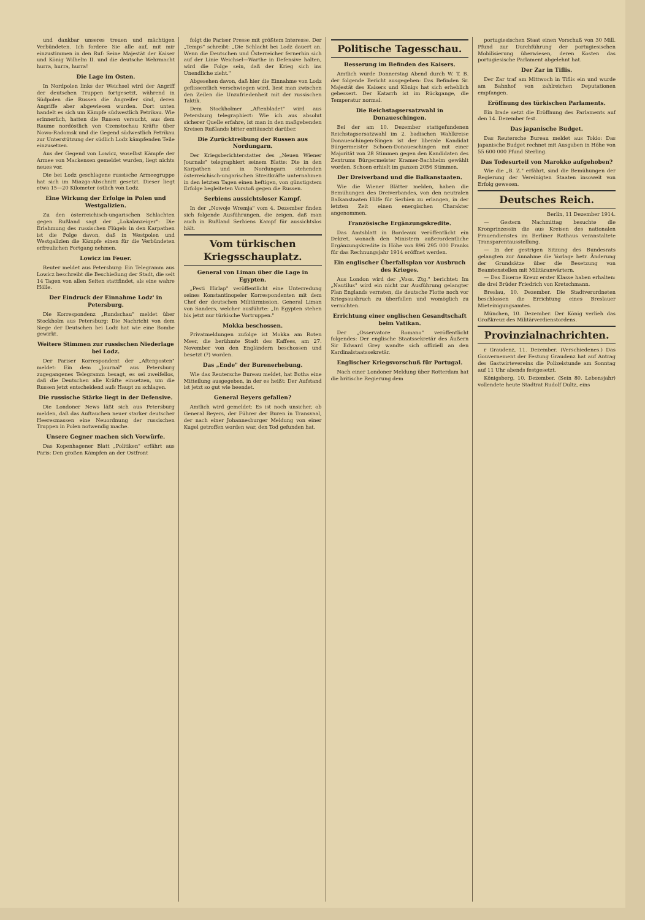und dankbar unseres treuen und mächtigen Verbündeten. Ich fordere Sie alle auf, mit mir einzustimmen in den Ruf: Seine Majestät der Kaiser und König Wilhelm II. und die deutsche Wehrmacht hurra, hurra, hurra!
Die Lage im Osten.
In Nordpolen links der Weichsel wird der Angriff der deutschen Truppen fortgesetzt, während in Südpolen die Russen die Angreifer sind, deren Angriffe aber abgewiesen wurden. Dort unten handelt es sich um Kämpfe südwestlich Petrikau. Wie erinnerlich, hatten die Russen versucht, aus dem Raume nordöstlich von Czenstochau Kräfte über Nowo-Radomsk und die Gegend südwestlich Petrikau zur Unterstützung der südlich Lodz kämpfenden Teile einzusetzen.
Aus der Gegend von Lowicz, woselbst Kämpfe der Armee von Mackensen gemeldet wurden, liegt nichts neues vor.
Die bei Lodz geschlagene russische Armeegruppe hat sich im Miazga-Abschnitt gesetzt. Dieser liegt etwa 15—20 Kilometer östlich von Lodz.
Eine Wirkung der Erfolge in Polen und Westgalizien.
Zu den österreichisch-ungarischen Schlachten gegen Rußland sagt der „Lokalanzeiger": Die Erlahmung des russischen Flügels in den Karpathen ist die Folge davon, daß in Westpolen und Westgalizien die Kämpfe einen für die Verbündeten erfreulichen Fortgang nehmen.
Lowicz im Feuer.
Reuter meldet aus Petersburg: Ein Telegramm aus Lowicz beschreibt die Beschießung der Stadt, die seit 14 Tagen von allen Seiten stattfindet, als eine wahre Hölle.
Der Eindruck der Einnahme Lodz' in Petersburg.
Die Korrespondenz „Rundschau" meldet über Stockholm aus Petersburg: Die Nachricht von dem Siege der Deutschen bei Lodz hat wie eine Bombe gewirkt.
Weitere Stimmen zur russischen Niederlage bei Lodz.
Der Pariser Korrespondent der „Aftenposten" meldet: Ein dem „Journal" aus Petersburg zugegangenes Telegramm besagt, es sei zweifellos, daß die Deutschen alle Kräfte einsetzen, um die Russen jetzt entscheidend aufs Haupt zu schlagen.
Die russische Stärke liegt in der Defensive.
Die Londoner News läßt sich aus Petersburg melden, daß das Auftauchen neuer starker deutscher Heeresmassen eine Neuordnung der russischen Truppen in Polen notwendig mache.
Unsere Gegner machen sich Vorwürfe.
Das Kopenhagener Blatt „Politiken" erfährt aus Paris: Den großen Kämpfen an der Ostfront
folgt die Pariser Presse mit größtem Interesse. Der „Temps" schreibt: „Die Schlacht bei Lodz dauert an. Wenn die Deutschen und Österreicher fernerhin sich auf der Linie Weichsel—Warthe in Defensive halten, wird die Folge sein, daß der Krieg sich ins Unendliche zieht."
Abgesehen davon, daß hier die Einnahme von Lodz geflissentlich verschwiegen wird, liest man zwischen den Zeilen die Unzufriedenheit mit der russischen Taktik.
Dem Stockholmer „Aftenbladet" wird aus Petersburg telegraphiert: Wie ich aus absolut sicherer Quelle erfahre, ist man in den maßgebenden Kreisen Rußlands bitter enttäuscht darüber.
Die Zurücktreibung der Russen aus Nordungarn.
Der Kriegsberichterstatter des „Neuen Wiener Journals" telegraphiert seinem Blatte: Die in den Karpathen und in Nordungarn stehenden österreichisch-ungarischen Streitkräfte unternahmen in den letzten Tagen einen heftigen, von günstigstem Erfolge begleiteten Vorstoß gegen die Russen.
Serbiens aussichtsloser Kampf.
In der „Nowoje Wremja" vom 4. Dezember finden sich folgende Ausführungen, die zeigen, daß man auch in Rußland Serbiens Kampf für aussichtslos hält.
Vom türkischen Kriegsschauplatz.
General von Liman über die Lage in Egypten.
„Pesti Hirlap" veröffentlicht eine Unterredung seines Konstantinopeler Korrespondenten mit dem Chef der deutschen Militärmission, General Liman von Sanders, welcher ausführte: „In Egypten stehen bis jetzt nur türkische Vortruppen."
Mokka beschossen.
Privatmeldungen zufolge ist Mokka am Roten Meer, die berühmte Stadt des Kaffees, am 27. November von den Engländern beschossen und besetzt (?) worden.
Das „Ende" der Burenerhebung.
Wie das Reutersche Bureau meldet, hat Botha eine Mitteilung ausgegeben, in der es heißt: Der Aufstand ist jetzt so gut wie beendet.
General Beyers gefallen?
Amtlich wird gemeldet: Es ist noch unsicher, ob General Beyers, der Führer der Buren in Transvaal, der nach einer Johannesburger Meldung von einer Kugel getroffen worden war, den Tod gefunden hat.
Politische Tagesschau.
Besserung im Befinden des Kaisers.
Amtlich wurde Donnerstag Abend durch W. T. B. der folgende Bericht ausgegeben: Das Befinden Sr. Majestät des Kaisers und Königs hat sich erheblich gebessert. Der Katarrh ist im Rückgange, die Temperatur normal.
Die Reichstagsersatzwahl in Donaueschingen.
Bei der am 10. Dezember stattgefundenen Reichstagsersatzwahl im 2. badischen Wahlkreise Donaueschingen-Singen ist der liberale Kandidat Bürgermeister Schoen-Donaueschingen mit einer Majorität von 28 Stimmen gegen den Kandidaten des Zentrums Bürgermeister Kramer-Bachheim gewählt worden. Schoen erhielt im ganzen 2056 Stimmen.
Der Dreiverband und die Balkanstaaten.
Wie die Wiener Blätter melden, haben die Bemühungen des Dreiverbandes, von den neutralen Balkanstaaten Hilfe für Serbien zu erlangen, in der letzten Zeit einen energischen Charakter angenommen.
Französische Ergänzungskredite.
Das Amtsblatt in Bordeaux veröffentlicht ein Dekret, wonach den Ministern außerordentliche Ergänzungskredite in Höhe von 896 295 000 Franks für das Rechnungsjahr 1914 eröffnet werden.
Ein englischer Überfallsplan vor Ausbruch des Krieges.
Aus London wird der „Voss. Ztg." berichtet: Im „Nautilus" wird ein nicht zur Ausführung gelangter Plan Englands verraten, die deutsche Flotte noch vor Kriegsausbruch zu überfallen und womöglich zu vernichten.
Errichtung einer englischen Gesandtschaft beim Vatikan.
Der „Osservatore Romano" veröffentlicht folgendes: Der englische Staatssekretär des Äußern Sir Edward Grey wandte sich offiziell an den Kardinalstaatssekretär.
Englischer Kriegsvorschuß für Portugal.
Nach einer Londoner Meldung über Rotterdam hat die britische Regierung dem
portugiesischen Staat einen Vorschuß von 30 Mill. Pfund zur Durchführung der portugiesischen Mobilisierung überwiesen, deren Kosten das portugiesische Parlament abgelehnt hat.
Der Zar in Tiflis.
Der Zar traf am Mittwoch in Tiflis ein und wurde am Bahnhof von zahlreichen Deputationen empfangen.
Eröffnung des türkischen Parlaments.
Ein Irade setzt die Eröffnung des Parlaments auf den 14. Dezember fest.
Das japanische Budget.
Das Reutersche Bureau meldet aus Tokio: Das japanische Budget rechnet mit Ausgaben in Höhe von 55 600 000 Pfund Sterling.
Das Todesurteil von Marokko aufgehoben?
Wie die „B. Z." erfährt, sind die Bemühungen der Regierung der Vereinigten Staaten insoweit von Erfolg gewesen.
Deutsches Reich.
Berlin, 11 Dezember 1914.
— Gestern Nachmittag besuchte die Kronprinzessin die aus Kreisen des nationalen Frauendienstes im Berliner Rathaus veranstaltete Transparentausstellung.
— In der gestrigen Sitzung des Bundesrats gelangten zur Annahme die Vorlage betr. Änderung der Grundsätze über die Besetzung von Beamtenstellen mit Militäranwärtern.
— Das Eiserne Kreuz erster Klasse haben erhalten: die drei Brüder Friedrich von Kretschmann.
Breslau, 10. Dezember. Die Stadtverordneten beschlossen die Errichtung eines Breslauer Mieteinigungsamtes.
München, 10. Dezember. Der König verlieh das Großkreuz des Militärverdienstordens.
Provinzialnachrichten.
r Graudenz, 11. Dezember. (Verschiedenes.) Das Gouvernement der Festung Graudenz hat auf Antrag des Gastwirtevereins die Polizeistunde am Sonntag auf 11 Uhr abends festgesetzt.
Königsberg, 10. Dezember. (Sein 80. Lebensjahr) vollendete heute Stadtrat Rudolf Dultz, eins